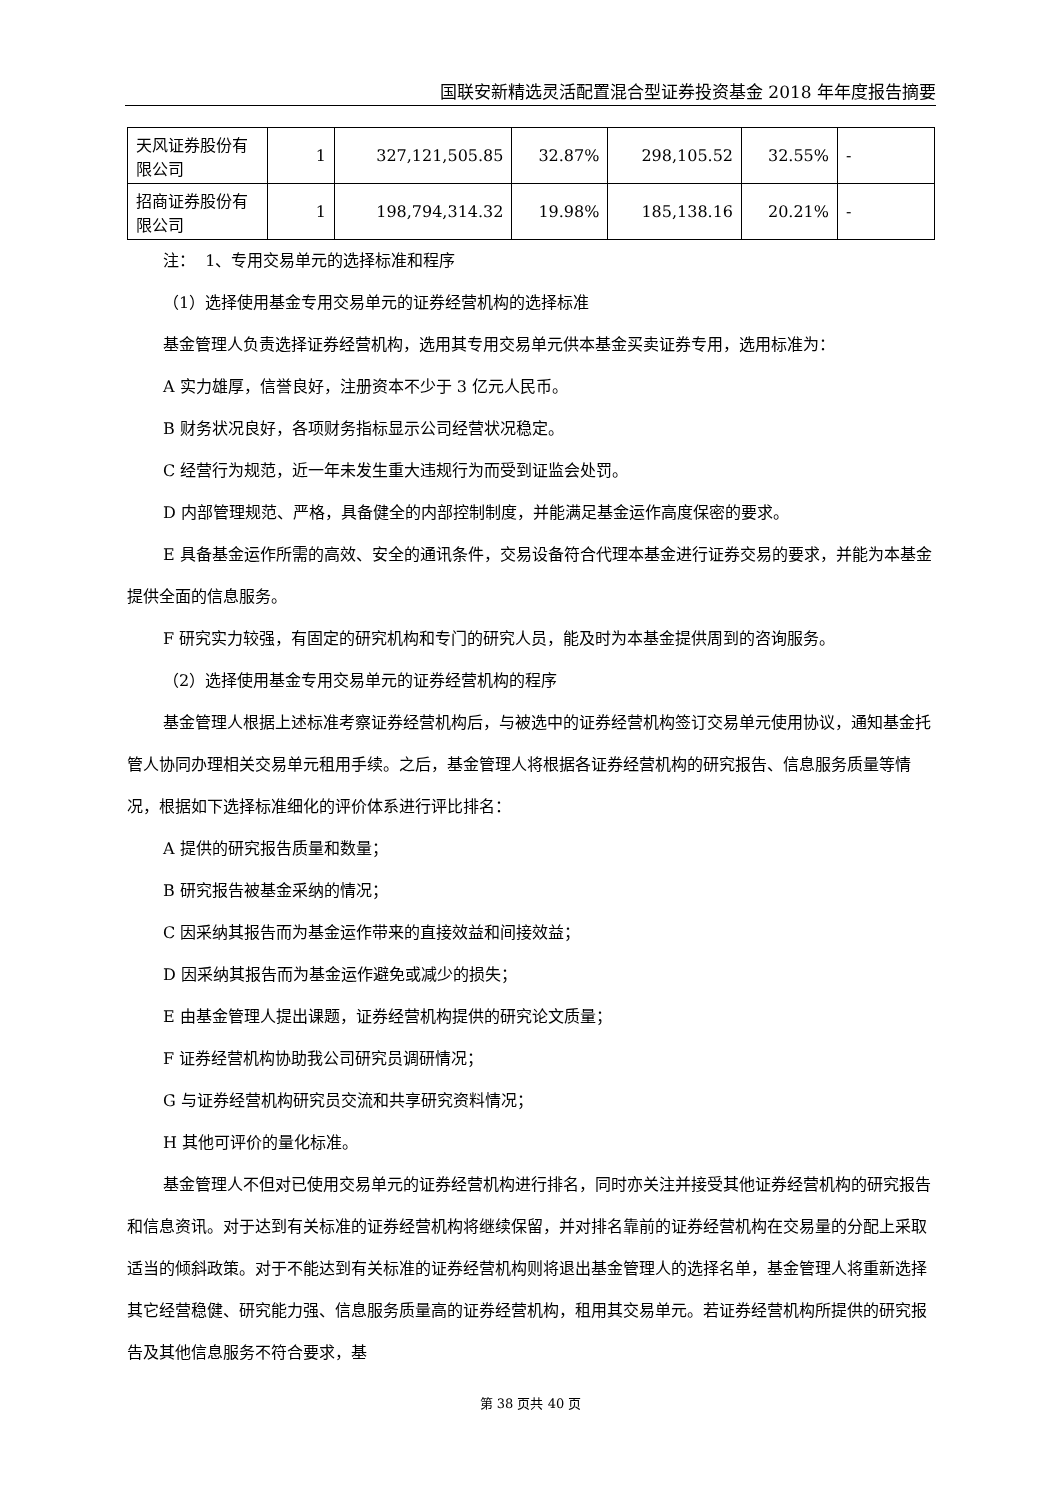国联安新精选灵活配置混合型证券投资基金 2018 年年度报告摘要
| 天风证券股份有限公司 | 1 | 327,121,505.85 | 32.87% | 298,105.52 | 32.55% | - |
| 招商证券股份有限公司 | 1 | 198,794,314.32 | 19.98% | 185,138.16 | 20.21% | - |
注： 1、专用交易单元的选择标准和程序
（1）选择使用基金专用交易单元的证券经营机构的选择标准
基金管理人负责选择证券经营机构，选用其专用交易单元供本基金买卖证券专用，选用标准为：
A 实力雄厚，信誉良好，注册资本不少于 3 亿元人民币。
B 财务状况良好，各项财务指标显示公司经营状况稳定。
C 经营行为规范，近一年未发生重大违规行为而受到证监会处罚。
D 内部管理规范、严格，具备健全的内部控制制度，并能满足基金运作高度保密的要求。
E 具备基金运作所需的高效、安全的通讯条件，交易设备符合代理本基金进行证券交易的要求，并能为本基金提供全面的信息服务。
F 研究实力较强，有固定的研究机构和专门的研究人员，能及时为本基金提供周到的咨询服务。
（2）选择使用基金专用交易单元的证券经营机构的程序
基金管理人根据上述标准考察证券经营机构后，与被选中的证券经营机构签订交易单元使用协议，通知基金托管人协同办理相关交易单元租用手续。之后，基金管理人将根据各证券经营机构的研究报告、信息服务质量等情况，根据如下选择标准细化的评价体系进行评比排名：
A 提供的研究报告质量和数量；
B 研究报告被基金采纳的情况；
C 因采纳其报告而为基金运作带来的直接效益和间接效益；
D 因采纳其报告而为基金运作避免或减少的损失；
E 由基金管理人提出课题，证券经营机构提供的研究论文质量；
F 证券经营机构协助我公司研究员调研情况；
G 与证券经营机构研究员交流和共享研究资料情况；
H 其他可评价的量化标准。
基金管理人不但对已使用交易单元的证券经营机构进行排名，同时亦关注并接受其他证券经营机构的研究报告和信息资讯。对于达到有关标准的证券经营机构将继续保留，并对排名靠前的证券经营机构在交易量的分配上采取适当的倾斜政策。对于不能达到有关标准的证券经营机构则将退出基金管理人的选择名单，基金管理人将重新选择其它经营稳健、研究能力强、信息服务质量高的证券经营机构，租用其交易单元。若证券经营机构所提供的研究报告及其他信息服务不符合要求，基
第 38 页共 40 页